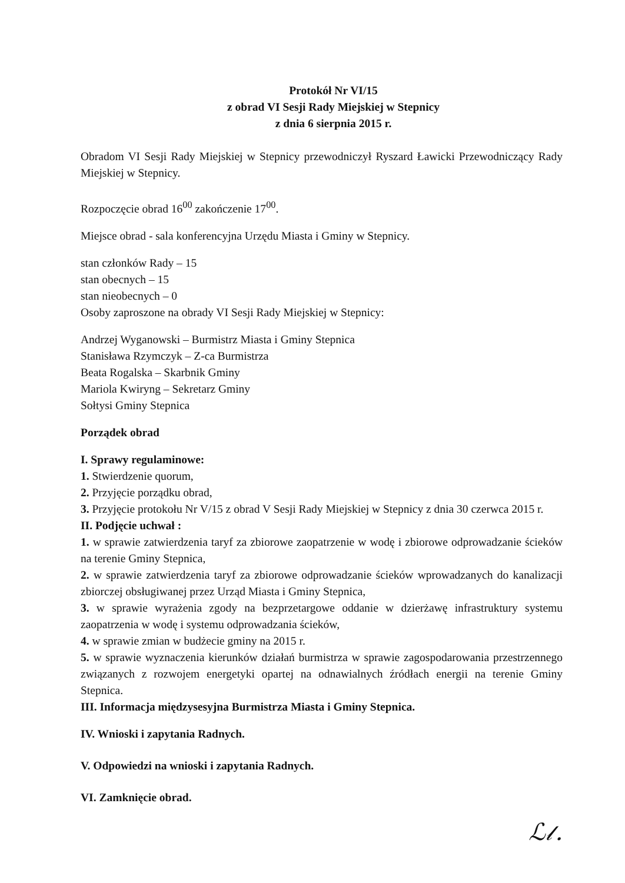Protokół Nr VI/15
z obrad VI Sesji Rady Miejskiej w Stepnicy
z dnia 6 sierpnia 2015 r.
Obradom VI Sesji Rady Miejskiej w Stepnicy przewodniczył Ryszard Ławicki Przewodniczący Rady Miejskiej w Stepnicy.
Rozpoczęcie obrad 16<sup>00</sup> zakończenie 17<sup>00</sup>.
Miejsce obrad - sala konferencyjna Urzędu Miasta i Gminy w Stepnicy.
stan członków Rady – 15
stan obecnych – 15
stan nieobecnych – 0
Osoby zaproszone na obrady VI Sesji Rady Miejskiej w Stepnicy:
Andrzej Wyganowski – Burmistrz Miasta i Gminy Stepnica
Stanisława Rzymczyk – Z-ca Burmistrza
Beata Rogalska – Skarbnik Gminy
Mariola Kwiryng – Sekretarz Gminy
Sołtysi Gminy Stepnica
Porządek obrad
I. Sprawy regulaminowe:
1. Stwierdzenie quorum,
2. Przyjęcie porządku obrad,
3. Przyjęcie protokołu Nr V/15 z obrad V Sesji Rady Miejskiej w Stepnicy z dnia 30 czerwca 2015 r.
II. Podjęcie uchwał :
1. w sprawie zatwierdzenia taryf za zbiorowe zaopatrzenie w wodę i zbiorowe odprowadzanie ścieków na terenie Gminy Stepnica,
2. w sprawie zatwierdzenia taryf za zbiorowe odprowadzanie ścieków wprowadzanych do kanalizacji zbiorczej obsługiwanej przez Urząd Miasta i Gminy Stepnica,
3. w sprawie wyrażenia zgody na bezprzetargowe oddanie w dzierżawę infrastruktury systemu zaopatrzenia w wodę i systemu odprowadzania ścieków,
4. w sprawie zmian w budżecie gminy na 2015 r.
5. w sprawie wyznaczenia kierunków działań burmistrza w sprawie zagospodarowania przestrzennego związanych z rozwojem energetyki opartej na odnawialnych źródłach energii na terenie Gminy Stepnica.
III. Informacja międzysesyjna Burmistrza Miasta i Gminy Stepnica.
IV. Wnioski i zapytania Radnych.
V. Odpowiedzi na wnioski i zapytania Radnych.
VI. Zamknięcie obrad.
ℒ𝓁.